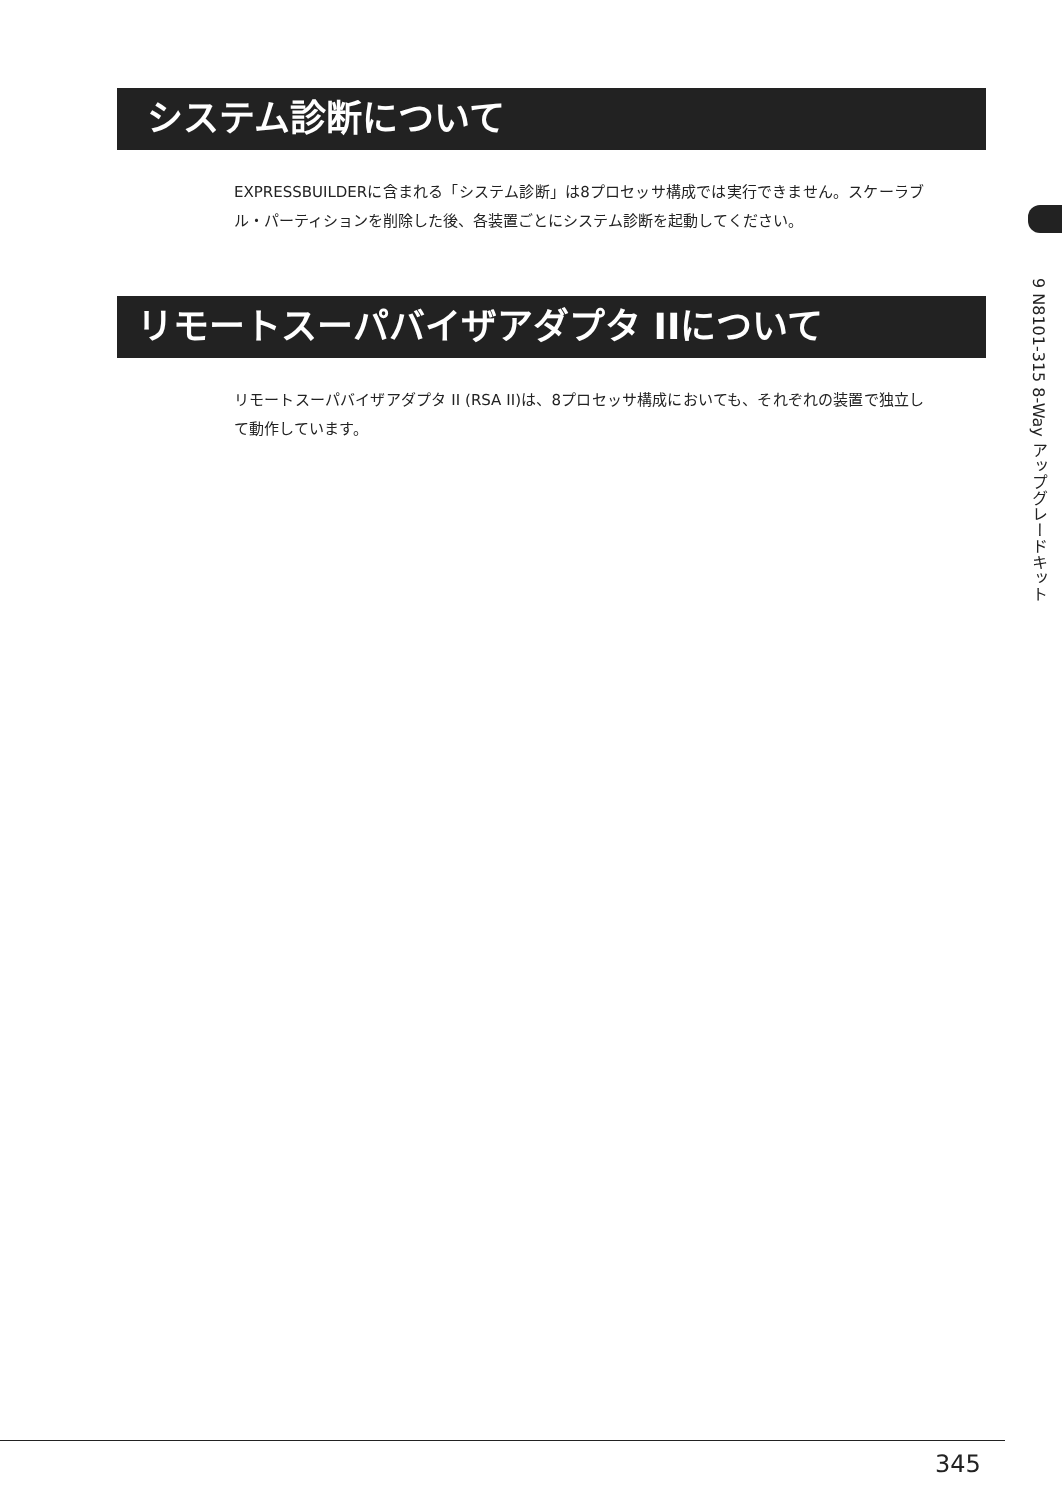システム診断について
EXPRESSBUILDERに含まれる「システム診断」は8プロセッサ構成では実行できません。スケーラブル・パーティションを削除した後、各装置ごとにシステム診断を起動してください。
リモートスーパバイザアダプタ IIについて
リモートスーパバイザアダプタ II (RSA II)は、8プロセッサ構成においても、それぞれの装置で独立して動作しています。
9 N8101-315 8-Way アップグレードキット
345